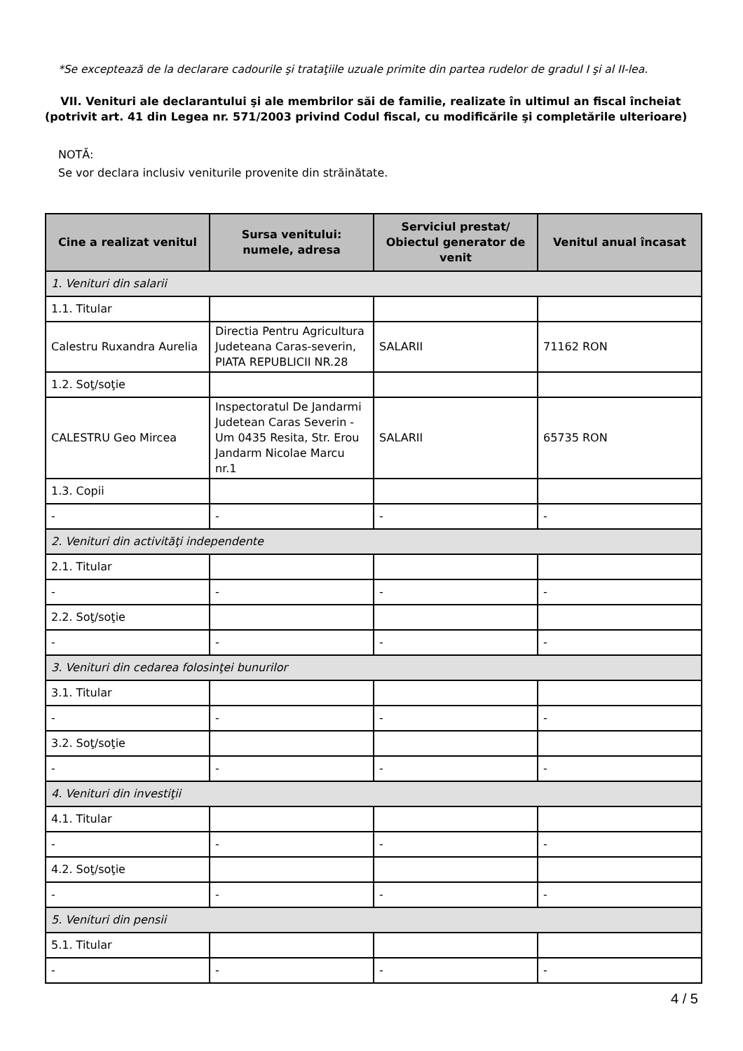*Se exceptează de la declarare cadourile şi trataţiile uzuale primite din partea rudelor de gradul I şi al II-lea.
VII. Venituri ale declarantului şi ale membrilor săi de familie, realizate în ultimul an fiscal încheiat (potrivit art. 41 din Legea nr. 571/2003 privind Codul fiscal, cu modificările şi completările ulterioare)
NOTĂ:
Se vor declara inclusiv veniturile provenite din străinătate.
| Cine a realizat venitul | Sursa venitului: numele, adresa | Serviciul prestat/ Obiectul generator de venit | Venitul anual încasat |
| --- | --- | --- | --- |
| 1. Venituri din salarii | | | |
| 1.1. Titular | | | |
| Calestru Ruxandra Aurelia | Directia Pentru Agricultura Judeteana Caras-severin, PIATA REPUBLICII NR.28 | SALARII | 71162 RON |
| 1.2. Soţ/soţie | | | |
| CALESTRU Geo Mircea | Inspectoratul De Jandarmi Judetean Caras Severin - Um 0435 Resita, Str. Erou Jandarm Nicolae Marcu nr.1 | SALARII | 65735 RON |
| 1.3. Copii | | | |
| - | - | - | - |
| 2. Venituri din activităţi independente | | | |
| 2.1. Titular | | | |
| - | - | - | - |
| 2.2. Soţ/soţie | | | |
| - | - | - | - |
| 3. Venituri din cedarea folosinţei bunurilor | | | |
| 3.1. Titular | | | |
| - | - | - | - |
| 3.2. Soţ/soţie | | | |
| - | - | - | - |
| 4. Venituri din investiţii | | | |
| 4.1. Titular | | | |
| - | - | - | - |
| 4.2. Soţ/soţie | | | |
| - | - | - | - |
| 5. Venituri din pensii | | | |
| 5.1. Titular | | | |
| - | - | - | - |
4 / 5